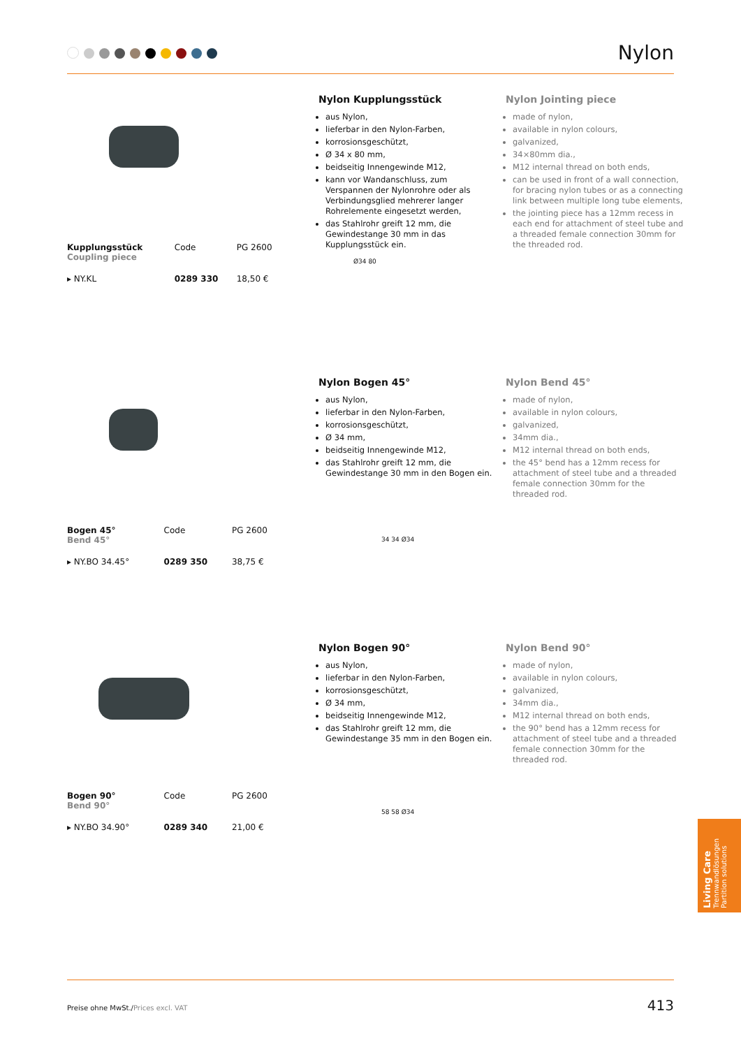Nylon
| Kupplungsstück Coupling piece | Code | PG 2600 |
| ▸ NY.KL | 0289 330 | 18,50 € |
Nylon Kupplungsstück
aus Nylon,
lieferbar in den Nylon-Farben,
korrosionsgeschützt,
Ø 34 x 80 mm,
beidseitig Innengewinde M12,
kann vor Wandanschluss, zum Verspannen der Nylonrohre oder als Verbindungsglied mehrerer langer Rohrelemente eingesetzt werden,
das Stahlrohr greift 12 mm, die Gewindestange 30 mm in das Kupplungsstück ein.
Ø34 80
Nylon Jointing piece
made of nylon,
available in nylon colours,
galvanized,
34×80mm dia.,
M12 internal thread on both ends,
can be used in front of a wall connection, for bracing nylon tubes or as a connecting link between multiple long tube elements,
the jointing piece has a 12mm recess in each end for attachment of steel tube and a threaded female connection 30mm for the threaded rod.
| Bogen 45° Bend 45° | Code | PG 2600 |
| ▸ NY.BO 34.45° | 0289 350 | 38,75 € |
Nylon Bogen 45°
aus Nylon,
lieferbar in den Nylon-Farben,
korrosionsgeschützt,
Ø 34 mm,
beidseitig Innengewinde M12,
das Stahlrohr greift 12 mm, die Gewindestange 30 mm in den Bogen ein.
34 34 Ø34
Nylon Bend 45°
made of nylon,
available in nylon colours,
galvanized,
34mm dia.,
M12 internal thread on both ends,
the 45° bend has a 12mm recess for attachment of steel tube and a threaded female connection 30mm for the threaded rod.
| Bogen 90° Bend 90° | Code | PG 2600 |
| ▸ NY.BO 34.90° | 0289 340 | 21,00 € |
Nylon Bogen 90°
aus Nylon,
lieferbar in den Nylon-Farben,
korrosionsgeschützt,
Ø 34 mm,
beidseitig Innengewinde M12,
das Stahlrohr greift 12 mm, die Gewindestange 35 mm in den Bogen ein.
58 58 Ø34
Nylon Bend 90°
made of nylon,
available in nylon colours,
galvanized,
34mm dia.,
M12 internal thread on both ends,
the 90° bend has a 12mm recess for attachment of steel tube and a threaded female connection 30mm for the threaded rod.
Living Care
Trennwandlösungen
Partition solutions
Preise ohne MwSt./Prices excl. VAT 413